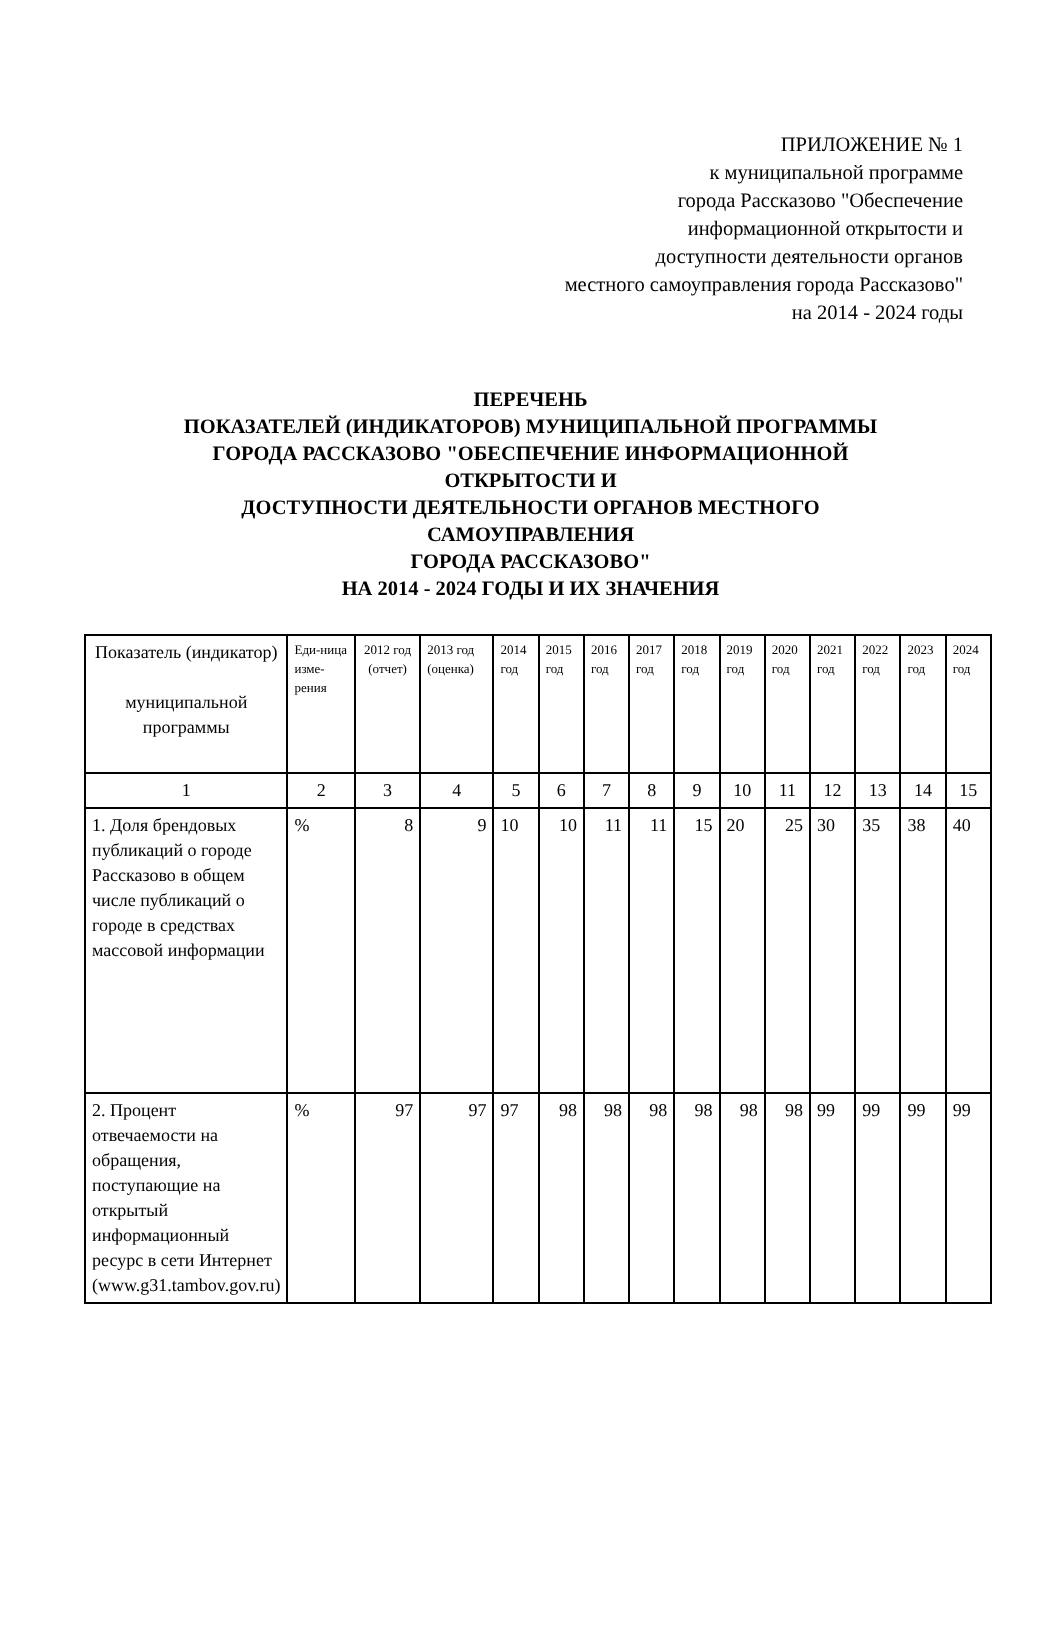ПРИЛОЖЕНИЕ № 1
к муниципальной программе
города Рассказово "Обеспечение
информационной открытости и
доступности деятельности органов
местного самоуправления города Рассказово"
на 2014 - 2024 годы
ПЕРЕЧЕНЬ
ПОКАЗАТЕЛЕЙ (ИНДИКАТОРОВ) МУНИЦИПАЛЬНОЙ ПРОГРАММЫ
ГОРОДА РАССКАЗОВО "ОБЕСПЕЧЕНИЕ ИНФОРМАЦИОННОЙ
ОТКРЫТОСТИ И
ДОСТУПНОСТИ ДЕЯТЕЛЬНОСТИ ОРГАНОВ МЕСТНОГО
САМОУПРАВЛЕНИЯ
ГОРОДА РАССКАЗОВО"
НА 2014 - 2024 ГОДЫ И ИХ ЗНАЧЕНИЯ
| Показатель (индикатор) муниципальной программы | Еди-ница изме-рения | 2012 год (отчет) | 2013 год (оценка) | 2014 год | 2015 год | 2016 год | 2017 год | 2018 год | 2019 год | 2020 год | 2021 год | 2022 год | 2023 год | 2024 год |
| --- | --- | --- | --- | --- | --- | --- | --- | --- | --- | --- | --- | --- | --- | --- |
| 1 | 2 | 3 | 4 | 5 | 6 | 7 | 8 | 9 | 10 | 11 | 12 | 13 | 14 | 15 |
| 1. Доля брендовых публикаций о городе Рассказово в общем числе публикаций о городе в средствах массовой информации | % | 8 | 9 | 10 | 10 | 11 | 11 | 15 | 20 | 25 | 30 | 35 | 38 | 40 |
| 2. Процент отвечаемости на обращения, поступающие на открытый информационный ресурс в сети Интернет (www.g31.tambov.gov.ru) | % | 97 | 97 | 97 | 98 | 98 | 98 | 98 | 98 | 98 | 99 | 99 | 99 | 99 |